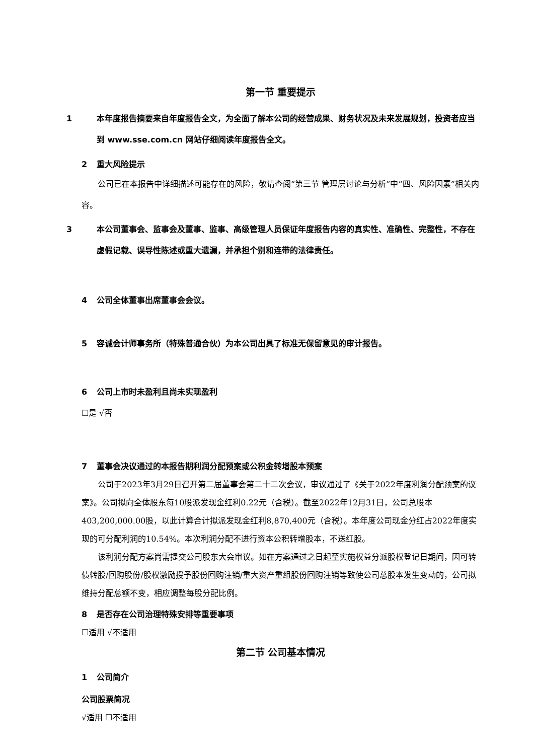第一节 重要提示
1 本年度报告摘要来自年度报告全文，为全面了解本公司的经营成果、财务状况及未来发展规划，投资者应当到 www.sse.com.cn 网站仔细阅读年度报告全文。
2 重大风险提示
公司已在本报告中详细描述可能存在的风险，敬请查阅“第三节 管理层讨论与分析”中“四、风险因素”相关内容。
3 本公司董事会、监事会及董事、监事、高级管理人员保证年度报告内容的真实性、准确性、完整性，不存在虚假记载、误导性陈述或重大遗漏，并承担个别和连带的法律责任。
4 公司全体董事出席董事会会议。
5 容诚会计师事务所（特殊普通合伙）为本公司出具了标准无保留意见的审计报告。
6 公司上市时未盈利且尚未实现盈利
☐是 √否
7 董事会决议通过的本报告期利润分配预案或公积金转增股本预案
公司于2023年3月29日召开第二届董事会第二十二次会议，审议通过了《关于2022年度利润分配预案的议案》。公司拟向全体股东每10股派发现金红利0.22元（含税）。截至2022年12月31日，公司总股本403,200,000.00股，以此计算合计拟派发现金红利8,870,400元（含税）。本年度公司现金分红占2022年度实现的可分配利润的10.54%。本次利润分配不进行资本公积转增股本，不送红股。
该利润分配方案尚需提交公司股东大会审议。如在方案通过之日起至实施权益分派股权登记日期间，因可转债转股/回购股份/股权激励授予股份回购注销/重大资产重组股份回购注销等致使公司总股本发生变动的，公司拟维持分配总额不变，相应调整每股分配比例。
8 是否存在公司治理特殊安排等重要事项
☐适用 √不适用
第二节 公司基本情况
1 公司简介
公司股票简况
√适用 ☐不适用